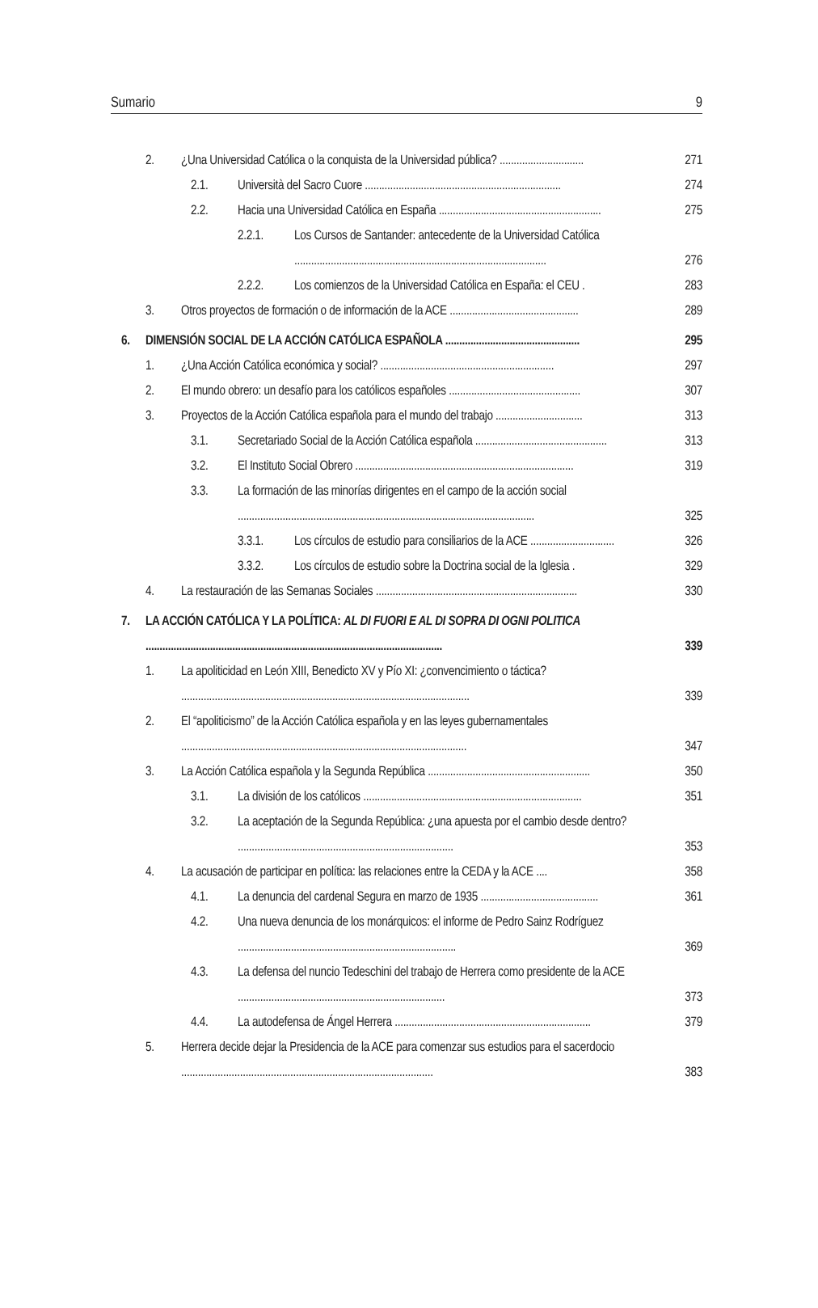Sumario 9
2. ¿Una Universidad Católica o la conquista de la Universidad pública? .............................. 271
2.1. Università del Sacro Cuore ...................................................................... 274
2.2. Hacia una Universidad Católica en España .......................................................... 275
2.2.1. Los Cursos de Santander: antecedente de la Universidad Católica .......................................................................................... 276
2.2.2. Los comienzos de la Universidad Católica en España: el CEU . 283
3. Otros proyectos de formación o de información de la ACE .............................................. 289
6. DIMENSIÓN SOCIAL DE LA ACCIÓN CATÓLICA ESPAÑOLA ................................................ 295
1. ¿Una Acción Católica económica y social? .............................................................. 297
2. El mundo obrero: un desafío para los católicos españoles ............................................... 307
3. Proyectos de la Acción Católica española para el mundo del trabajo ............................... 313
3.1. Secretariado Social de la Acción Católica española ............................................... 313
3.2. El Instituto Social Obrero .............................................................................. 319
3.3. La formación de las minorías dirigentes en el campo de la acción social .......................................................................................................... 325
3.3.1. Los círculos de estudio para consiliarios de la ACE .............................. 326
3.3.2. Los círculos de estudio sobre la Doctrina social de la Iglesia . 329
4. La restauración de las Semanas Sociales ........................................................................ 330
7. LA ACCIÓN CATÓLICA Y LA POLÍTICA: AL DI FUORI E AL DI SOPRA DI OGNI POLITICA .......................................................................................................... 339
1. La apoliticidad en León XIII, Benedicto XV y Pío XI: ¿convencimiento o táctica? ....................................................................................................... 339
2. El “apoliticismo” de la Acción Católica española y en las leyes gubernamentales ...................................................................................................... 347
3. La Acción Católica española y la Segunda República .......................................................... 350
3.1. La división de los católicos .............................................................................. 351
3.2. La aceptación de la Segunda República: ¿una apuesta por el cambio desde dentro? ............................................................................. 353
4. La acusación de participar en política: las relaciones entre la CEDA y la ACE .... 358
4.1. La denuncia del cardenal Segura en marzo de 1935 .......................................... 361
4.2. Una nueva denuncia de los monárquicos: el informe de Pedro Sainz Rodríguez .............................................................................. 369
4.3. La defensa del nuncio Tedeschini del trabajo de Herrera como presidente de la ACE .......................................................................... 373
4.4. La autodefensa de Ángel Herrera ...................................................................... 379
5. Herrera decide dejar la Presidencia de la ACE para comenzar sus estudios para el sacerdocio .......................................................................................... 383